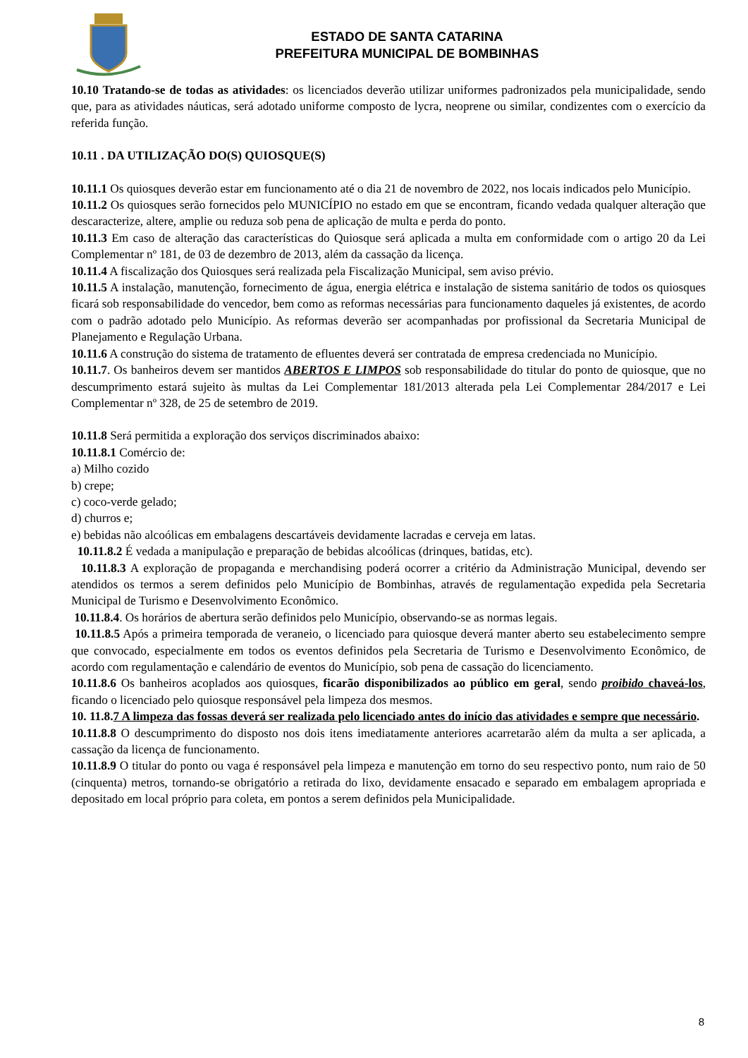ESTADO DE SANTA CATARINA
PREFEITURA MUNICIPAL DE BOMBINHAS
10.10 Tratando-se de todas as atividades: os licenciados deverão utilizar uniformes padronizados pela municipalidade, sendo que, para as atividades náuticas, será adotado uniforme composto de lycra, neoprene ou similar, condizentes com o exercício da referida função.
10.11 . DA UTILIZAÇÃO DO(S) QUIOSQUE(S)
10.11.1 Os quiosques deverão estar em funcionamento até o dia 21 de novembro de 2022, nos locais indicados pelo Município.
10.11.2 Os quiosques serão fornecidos pelo MUNICÍPIO no estado em que se encontram, ficando vedada qualquer alteração que descaracterize, altere, amplie ou reduza sob pena de aplicação de multa e perda do ponto.
10.11.3 Em caso de alteração das características do Quiosque será aplicada a multa em conformidade com o artigo 20 da Lei Complementar nº 181, de 03 de dezembro de 2013, além da cassação da licença.
10.11.4 A fiscalização dos Quiosques será realizada pela Fiscalização Municipal, sem aviso prévio.
10.11.5 A instalação, manutenção, fornecimento de água, energia elétrica e instalação de sistema sanitário de todos os quiosques ficará sob responsabilidade do vencedor, bem como as reformas necessárias para funcionamento daqueles já existentes, de acordo com o padrão adotado pelo Município. As reformas deverão ser acompanhadas por profissional da Secretaria Municipal de Planejamento e Regulação Urbana.
10.11.6 A construção do sistema de tratamento de efluentes deverá ser contratada de empresa credenciada no Município.
10.11.7. Os banheiros devem ser mantidos ABERTOS E LIMPOS sob responsabilidade do titular do ponto de quiosque, que no descumprimento estará sujeito às multas da Lei Complementar 181/2013 alterada pela Lei Complementar 284/2017 e Lei Complementar nº 328, de 25 de setembro de 2019.
10.11.8 Será permitida a exploração dos serviços discriminados abaixo:
10.11.8.1 Comércio de:
a) Milho cozido
b) crepe;
c) coco-verde gelado;
d) churros e;
e) bebidas não alcoólicas em embalagens descartáveis devidamente lacradas e cerveja em latas.
10.11.8.2 É vedada a manipulação e preparação de bebidas alcoólicas (drinques, batidas, etc).
10.11.8.3 A exploração de propaganda e merchandising poderá ocorrer a critério da Administração Municipal, devendo ser atendidos os termos a serem definidos pelo Município de Bombinhas, através de regulamentação expedida pela Secretaria Municipal de Turismo e Desenvolvimento Econômico.
10.11.8.4. Os horários de abertura serão definidos pelo Município, observando-se as normas legais.
10.11.8.5 Após a primeira temporada de veraneio, o licenciado para quiosque deverá manter aberto seu estabelecimento sempre que convocado, especialmente em todos os eventos definidos pela Secretaria de Turismo e Desenvolvimento Econômico, de acordo com regulamentação e calendário de eventos do Município, sob pena de cassação do licenciamento.
10.11.8.6 Os banheiros acoplados aos quiosques, ficarão disponibilizados ao público em geral, sendo proibido chaveá-los, ficando o licenciado pelo quiosque responsável pela limpeza dos mesmos.
10. 11.8.7 A limpeza das fossas deverá ser realizada pelo licenciado antes do início das atividades e sempre que necessário.
10.11.8.8 O descumprimento do disposto nos dois itens imediatamente anteriores acarretarão além da multa a ser aplicada, a cassação da licença de funcionamento.
10.11.8.9 O titular do ponto ou vaga é responsável pela limpeza e manutenção em torno do seu respectivo ponto, num raio de 50 (cinquenta) metros, tornando-se obrigatório a retirada do lixo, devidamente ensacado e separado em embalagem apropriada e depositado em local próprio para coleta, em pontos a serem definidos pela Municipalidade.
8